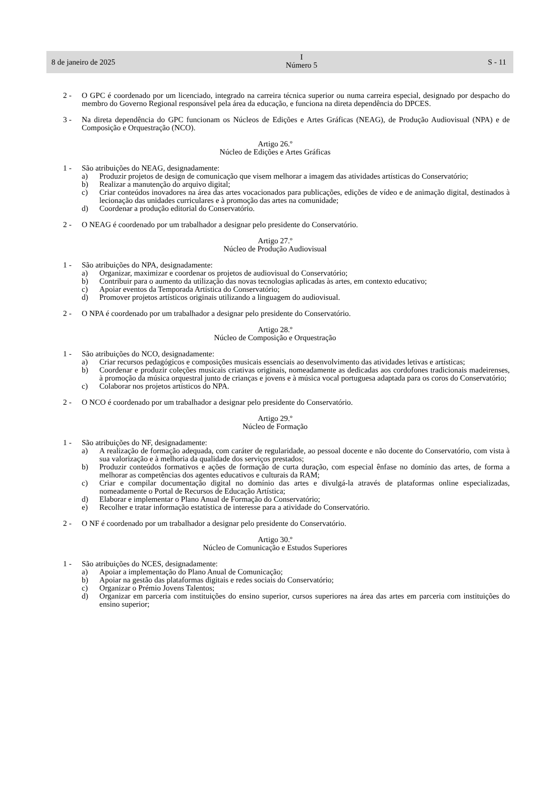8 de janeiro de 2025
I
Número 5
S - 11
2 - O GPC é coordenado por um licenciado, integrado na carreira técnica superior ou numa carreira especial, designado por despacho do membro do Governo Regional responsável pela área da educação, e funciona na direta dependência do DPCES.
3 - Na direta dependência do GPC funcionam os Núcleos de Edições e Artes Gráficas (NEAG), de Produção Audiovisual (NPA) e de Composição e Orquestração (NCO).
Artigo 26.º
Núcleo de Edições e Artes Gráficas
1 - São atribuições do NEAG, designadamente:
a) Produzir projetos de design de comunicação que visem melhorar a imagem das atividades artísticas do Conservatório;
b) Realizar a manutenção do arquivo digital;
c) Criar conteúdos inovadores na área das artes vocacionados para publicações, edições de vídeo e de animação digital, destinados à lecionação das unidades curriculares e à promoção das artes na comunidade;
d) Coordenar a produção editorial do Conservatório.
2 - O NEAG é coordenado por um trabalhador a designar pelo presidente do Conservatório.
Artigo 27.º
Núcleo de Produção Audiovisual
1 - São atribuições do NPA, designadamente:
a) Organizar, maximizar e coordenar os projetos de audiovisual do Conservatório;
b) Contribuir para o aumento da utilização das novas tecnologias aplicadas às artes, em contexto educativo;
c) Apoiar eventos da Temporada Artística do Conservatório;
d) Promover projetos artísticos originais utilizando a linguagem do audiovisual.
2 - O NPA é coordenado por um trabalhador a designar pelo presidente do Conservatório.
Artigo 28.º
Núcleo de Composição e Orquestração
1 - São atribuições do NCO, designadamente:
a) Criar recursos pedagógicos e composições musicais essenciais ao desenvolvimento das atividades letivas e artísticas;
b) Coordenar e produzir coleções musicais criativas originais, nomeadamente as dedicadas aos cordofones tradicionais madeirenses, à promoção da música orquestral junto de crianças e jovens e à música vocal portuguesa adaptada para os coros do Conservatório;
c) Colaborar nos projetos artísticos do NPA.
2 - O NCO é coordenado por um trabalhador a designar pelo presidente do Conservatório.
Artigo 29.º
Núcleo de Formação
1 - São atribuições do NF, designadamente:
a) A realização de formação adequada, com caráter de regularidade, ao pessoal docente e não docente do Conservatório, com vista à sua valorização e à melhoria da qualidade dos serviços prestados;
b) Produzir conteúdos formativos e ações de formação de curta duração, com especial ênfase no domínio das artes, de forma a melhorar as competências dos agentes educativos e culturais da RAM;
c) Criar e compilar documentação digital no domínio das artes e divulgá-la através de plataformas online especializadas, nomeadamente o Portal de Recursos de Educação Artística;
d) Elaborar e implementar o Plano Anual de Formação do Conservatório;
e) Recolher e tratar informação estatística de interesse para a atividade do Conservatório.
2 - O NF é coordenado por um trabalhador a designar pelo presidente do Conservatório.
Artigo 30.º
Núcleo de Comunicação e Estudos Superiores
1 - São atribuições do NCES, designadamente:
a) Apoiar a implementação do Plano Anual de Comunicação;
b) Apoiar na gestão das plataformas digitais e redes sociais do Conservatório;
c) Organizar o Prémio Jovens Talentos;
d) Organizar em parceria com instituições do ensino superior, cursos superiores na área das artes em parceria com instituições do ensino superior;